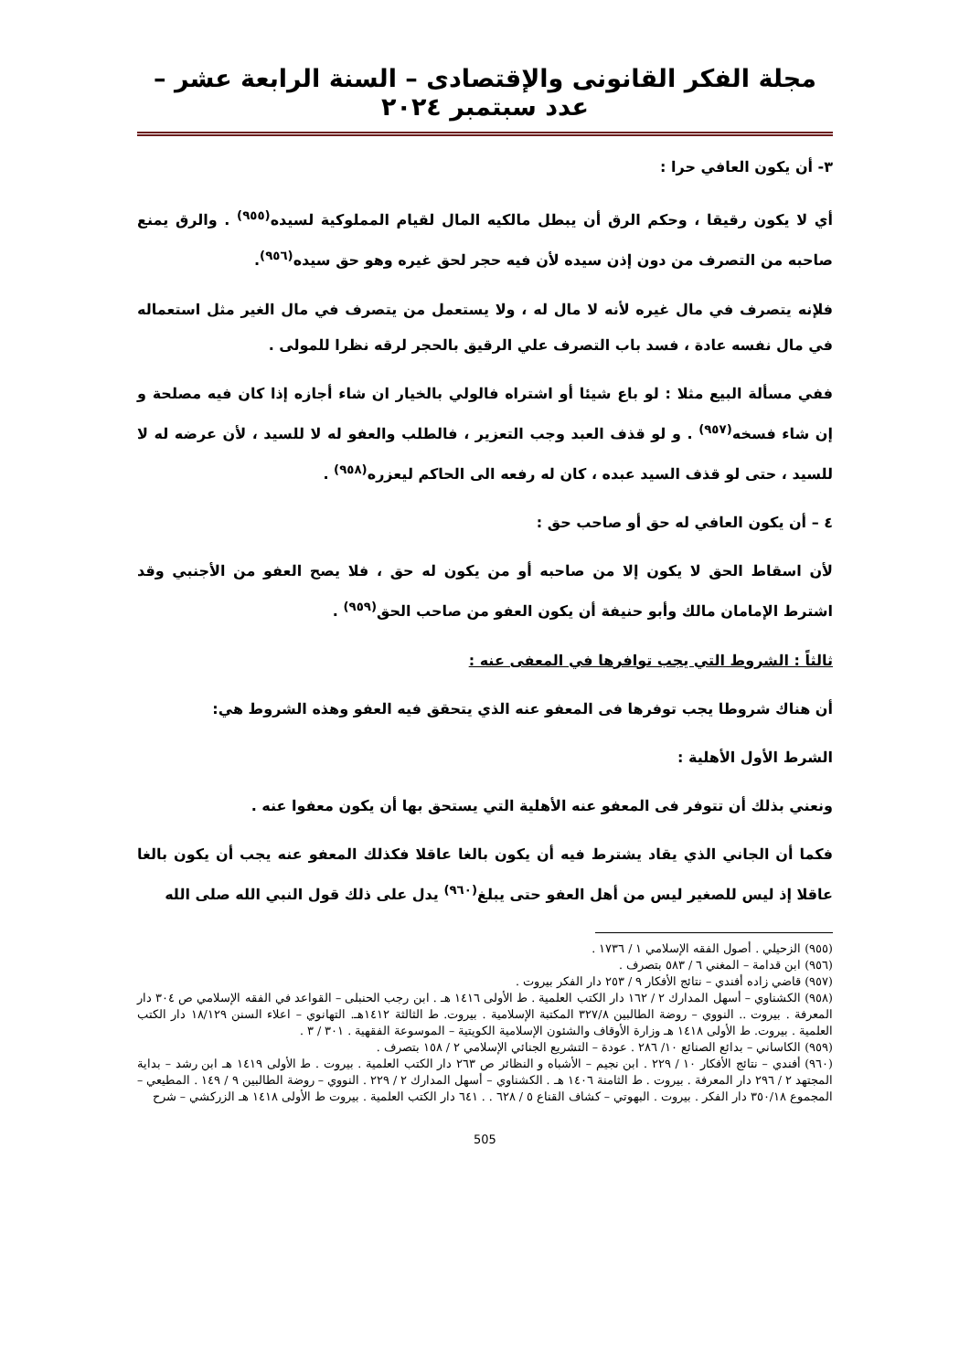مجلة الفكر القانونى والإقتصادى – السنة الرابعة عشر – عدد سبتمبر ٢٠٢٤
٣- أن يكون العافي حرا :
أي لا يكون رقيقا ، وحكم الرق أن يبطل مالكيه المال لقيام المملوكية لسيده<sup>(٩٥٥)</sup> . والرق يمنع صاحبه من التصرف من دون إذن سيده لأن فيه حجر لحق غيره وهو حق سيده<sup>(٩٥٦)</sup>.
فلإنه يتصرف في مال غيره لأنه لا مال له ، ولا يستعمل من يتصرف في مال الغير مثل استعماله في مال نفسه عادة ، فسد باب التصرف علي الرقيق بالحجر لرقه نظرا للمولى .
ففي مسألة البيع مثلا : لو باع شيئا أو اشتراه فالولي بالخيار ان شاء أجازه إذا كان فيه مصلحة و إن شاء فسخه<sup>(٩٥٧)</sup> . و لو قذف العبد وجب التعزير ، فالطلب والعفو له لا للسيد ، لأن عرضه له لا للسيد ، حتى لو قذف السيد عبده ، كان له رفعه الى الحاكم ليعزره<sup>(٩٥٨)</sup> .
٤ – أن يكون العافي له حق أو صاحب حق :
لأن اسقاط الحق لا يكون إلا من صاحبه أو من يكون له حق ، فلا يصح العفو من الأجنبي وقد اشترط الإمامان مالك وأبو حنيفة أن يكون العفو من صاحب الحق<sup>(٩٥٩)</sup> .
ثالثاً : الشروط التي يجب توافرها في المعفى عنه :
أن هناك شروطا يجب توفرها فى المعفو عنه الذي يتحقق فيه العفو وهذه الشروط هي:
الشرط الأول الأهلية :
ونعني بذلك أن تتوفر فى المعفو عنه الأهلية التي يستحق بها أن يكون معفوا عنه .
فكما أن الجاني الذي يقاد يشترط فيه أن يكون بالغا عاقلا فكذلك المعفو عنه يجب أن يكون بالغا عاقلا إذ ليس للصغير ليس من أهل العفو حتى يبلغ<sup>(٩٦٠)</sup> يدل على ذلك قول النبي الله صلى الله
(٩٥٥) الزحيلي . أصول الفقه الإسلامي ١ / ١٧٣٦ .
(٩٥٦) ابن قدامة – المغني ٦ / ٥٨٣ بتصرف .
(٩٥٧) قاضي زاده أفندي – نتائج الأفكار ٩ / ٢٥٣ دار الفكر بيروت .
(٩٥٨) الكشناوي – أسهل المدارك ٢ / ١٦٢ دار الكتب العلمية . ط الأولى ١٤١٦ هـ . ابن رجب الحنبلى – القواعد في الفقه الإسلامي ص ٣٠٤ دار المعرفة . بيروت .. النووي – روضة الطالبين ٣٢٧/٨ المكتبة الإسلامية . بيروت. ط الثالثة ١٤١٢هـ. التهانوي – اعلاء السنن ١٨/١٢٩ دار الكتب العلمية . بيروت. ط الأولى ١٤١٨ هـ وزارة الأوقاف والشئون الإسلامية الكويتية – الموسوعة الفقهية . ٣٠١ / ٣ .
(٩٥٩) الكاساني – بدائع الصنائع ١٠/ ٢٨٦ . عودة – التشريع الجنائي الإسلامي ٢ / ١٥٨ بتصرف .
(٩٦٠) أفندي – نتائج الأفكار ١٠ / ٢٢٩ . ابن نجيم – الأشباه و النظائر ص ٢٦٣ دار الكتب العلمية . بيروت . ط الأولى ١٤١٩ هـ ابن رشد – بداية المجتهد ٢ / ٢٩٦ دار المعرفة . بيروت . ط الثامنة ١٤٠٦ هـ . الكشناوي – أسهل المدارك ٢ / ٢٢٩ . النووي – روضة الطالبين ٩ / ١٤٩ . المطيعي – المجموع ٣٥٠/١٨ دار الفكر . بيروت . البهوتي – كشاف القناع ٥ / ٦٢٨ . . ٦٤١ دار الكتب العلمية . بيروت ط الأولى ١٤١٨ هـ الزركشي – شرح
505